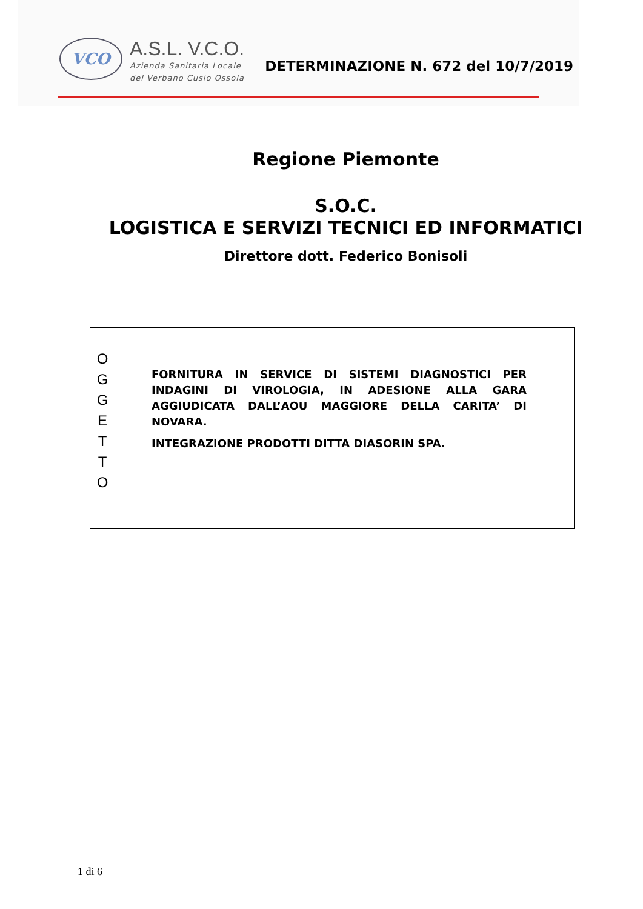VCO
A.S.L. V.C.O.
Azienda Sanitaria Locale
del Verbano Cusio Ossola
DETERMINAZIONE N. 672 del 10/7/2019
Regione Piemonte
S.O.C.
LOGISTICA E SERVIZI TECNICI ED INFORMATICI
Direttore dott. Federico Bonisoli
| O G G E T T O | FORNITURA IN SERVICE DI SISTEMI DIAGNOSTICI PER INDAGINI DI VIROLOGIA, IN ADESIONE ALLA GARA AGGIUDICATA DALL’AOU MAGGIORE DELLA CARITA’ DI NOVARA. INTEGRAZIONE PRODOTTI DITTA DIASORIN SPA. |
1 di 6